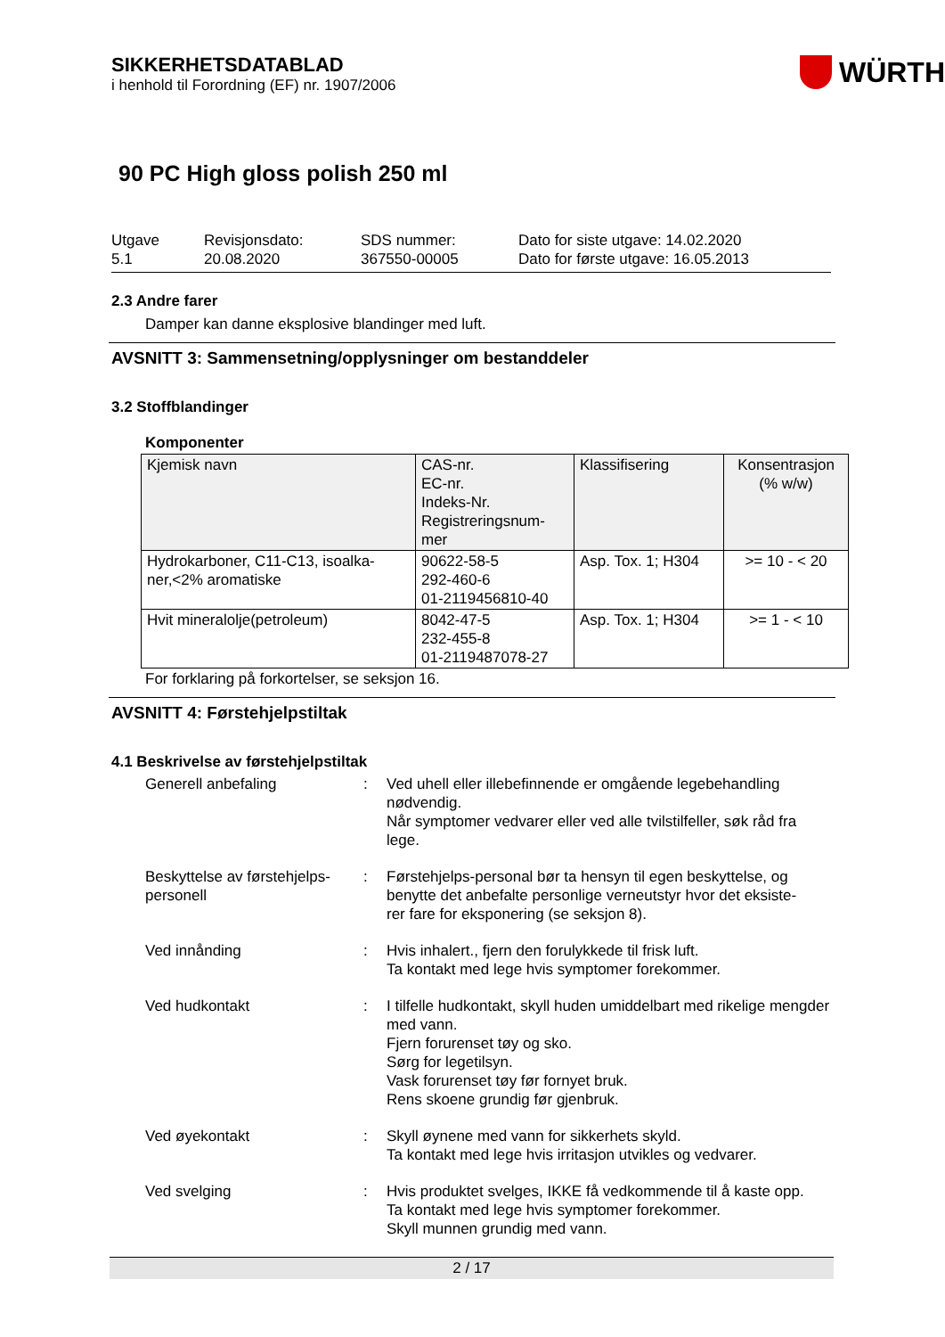SIKKERHETSDATABLAD
i henhold til Forordning (EF) nr. 1907/2006
WÜRTH
90 PC High gloss polish 250 ml
Utgave
5.1
Revisjonsdato:
20.08.2020
SDS nummer:
367550-00005
Dato for siste utgave: 14.02.2020
Dato for første utgave: 16.05.2013
2.3 Andre farer
Damper kan danne eksplosive blandinger med luft.
AVSNITT 3: Sammensetning/opplysninger om bestanddeler
3.2 Stoffblandinger
Komponenter
| Kjemisk navn | CAS-nr. EC-nr. Indeks-Nr. Registreringsnum- mer | Klassifisering | Konsentrasjon (% w/w) |
| --- | --- | --- | --- |
| Hydrokarboner, C11-C13, isoalka- ner,<2% aromatiske | 90622-58-5 292-460-6 01-2119456810-40 | Asp. Tox. 1; H304 | >= 10 - < 20 |
| Hvit mineralolje(petroleum) | 8042-47-5 232-455-8 01-2119487078-27 | Asp. Tox. 1; H304 | >= 1 - < 10 |
For forklaring på forkortelser, se seksjon 16.
AVSNITT 4: Førstehjelpstiltak
4.1 Beskrivelse av førstehjelpstiltak
Generell anbefaling : Ved uhell eller illebefinnende er omgående legebehandling nødvendig.
Når symptomer vedvarer eller ved alle tvilstilfeller, søk råd fra lege.
Beskyttelse av førstehjelps-
personell
: Førstehjelps-personal bør ta hensyn til egen beskyttelse, og benytte det anbefalte personlige verneutstyr hvor det eksiste-
rer fare for eksponering (se seksjon 8).
Ved innånding : Hvis inhalert., fjern den forulykkede til frisk luft.
Ta kontakt med lege hvis symptomer forekommer.
Ved hudkontakt : I tilfelle hudkontakt, skyll huden umiddelbart med rikelige mengder med vann.
Fjern forurenset tøy og sko.
Sørg for legetilsyn.
Vask forurenset tøy før fornyet bruk.
Rens skoene grundig før gjenbruk.
Ved øyekontakt : Skyll øynene med vann for sikkerhets skyld.
Ta kontakt med lege hvis irritasjon utvikles og vedvarer.
Ved svelging : Hvis produktet svelges, IKKE få vedkommende til å kaste opp.
Ta kontakt med lege hvis symptomer forekommer.
Skyll munnen grundig med vann.
2 / 17